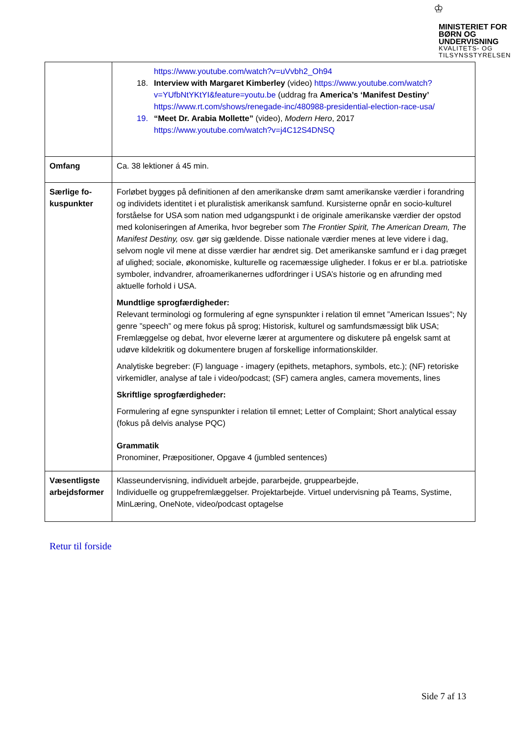♔
MINISTERIET FOR BØRN OG UNDERVISNING
KVALITETS- OG TILSYNSSTYRELSEN
| | https://www.youtube.com/watch?v=uVvbh2_Oh94 18. Interview with Margaret Kimberley (video) https://www.youtube.com/watch?v=YUfbNtYKtYI&feature=youtu.be (uddrag fra America’s ‘Manifest Destiny’ https://www.rt.com/shows/renegade-inc/480988-presidential-election-race-usa/ 19. “Meet Dr. Arabia Mollette” (video), Modern Hero , 2017 https://www.youtube.com/watch?v=j4C12S4DNSQ |
| Omfang | Ca. 38 lektioner á 45 min. |
| Særlige fo-kuspunkter | Forløbet bygges på definitionen af den amerikanske drøm samt amerikanske værdier i forandring og individets identitet i et pluralistisk amerikansk samfund. Kursisterne opnår en socio-kulturel forståelse for USA som nation med udgangspunkt i de originale amerikanske værdier der opstod med koloniseringen af Amerika, hvor begreber som The Frontier Spirit, The American Dream, The Manifest Destiny, osv. gør sig gældende. Disse nationale værdier menes at leve videre i dag, selvom nogle vil mene at disse værdier har ændret sig. Det amerikanske samfund er i dag præget af ulighed; sociale, økonomiske, kulturelle og racemæssige uligheder. I fokus er er bl.a. patriotiske symboler, indvandrer, afroamerikanernes udfordringer i USA’s historie og en afrunding med aktuelle forhold i USA. Mundtlige sprogfærdigheder: Relevant terminologi og formulering af egne synspunkter i relation til emnet ”American Issues”; Ny genre ”speech” og mere fokus på sprog; Historisk, kulturel og samfundsmæssigt blik USA; Fremlæggelse og debat, hvor eleverne lærer at argumentere og diskutere på engelsk samt at udøve kildekritik og dokumentere brugen af forskellige informationskilder. Analytiske begreber: (F) language - imagery (epithets, metaphors, symbols, etc.); (NF) retoriske virkemidler, analyse af tale i video/podcast; (SF) camera angles, camera movements, lines Skriftlige sprogfærdigheder: Formulering af egne synspunkter i relation til emnet; Letter of Complaint; Short analytical essay (fokus på delvis analyse PQC) Grammatik Pronominer, Præpositioner, Opgave 4 (jumbled sentences) |
| Væsentligste arbejdsformer | Klasseundervisning, individuelt arbejde, pararbejde, gruppearbejde, Individuelle og gruppefremlæggelser. Projektarbejde. Virtuel undervisning på Teams, Systime, MinLæring, OneNote, video/podcast optagelse |
Retur til forside
Side 7 af 13